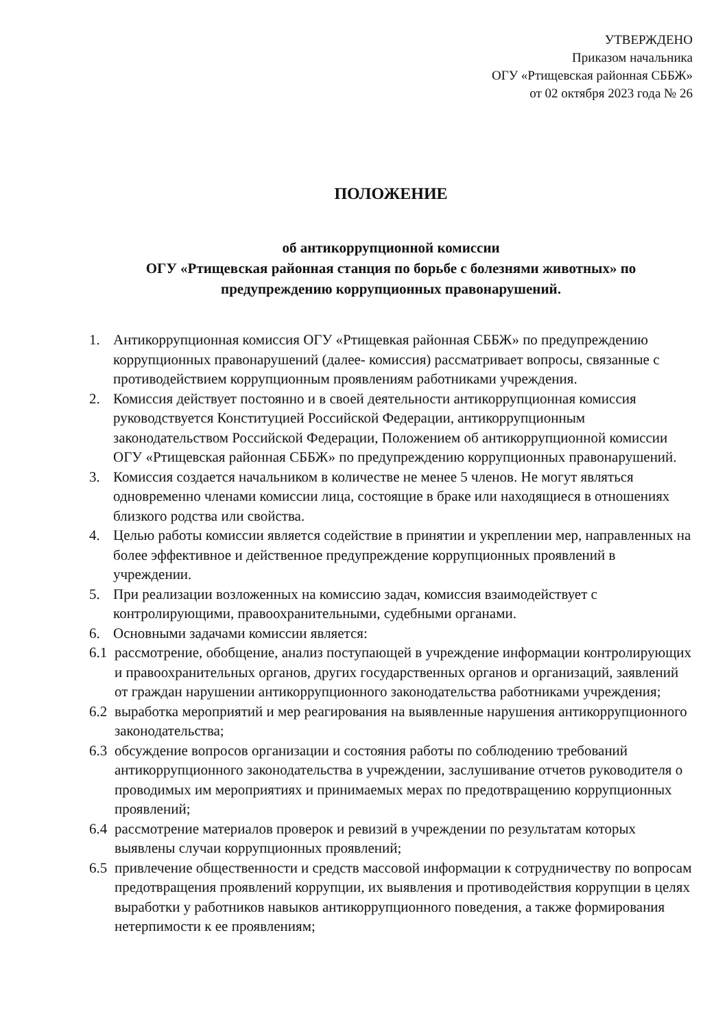УТВЕРЖДЕНО
Приказом начальника
ОГУ «Ртищевская районная СББЖ»
от 02 октября 2023 года № 26
ПОЛОЖЕНИЕ
об антикоррупционной комиссии
ОГУ «Ртищевская районная станция по борьбе с болезнями животных» по
предупреждению коррупционных правонарушений.
1. Антикоррупционная комиссия ОГУ «Ртищевкая районная СББЖ» по предупреждению коррупционных правонарушений (далее- комиссия) рассматривает вопросы, связанные с противодействием коррупционным проявлениям работниками учреждения.
2. Комиссия действует постоянно и в своей деятельности антикоррупционная комиссия руководствуется Конституцией Российской Федерации, антикоррупционным законодательством Российской Федерации, Положением об антикоррупционной комиссии ОГУ «Ртищевская районная СББЖ» по предупреждению коррупционных правонарушений.
3. Комиссия создается начальником в количестве не менее 5 членов. Не могут являться одновременно членами комиссии лица, состоящие в браке или находящиеся в отношениях близкого родства или свойства.
4. Целью работы комиссии является содействие в принятии и укреплении мер, направленных на более эффективное и действенное предупреждение коррупционных проявлений в учреждении.
5. При реализации возложенных на комиссию задач, комиссия взаимодействует с контролирующими, правоохранительными, судебными органами.
6. Основными задачами комиссии является:
6.1 рассмотрение, обобщение, анализ поступающей в учреждение информации контролирующих и правоохранительных органов, других государственных органов и организаций, заявлений от граждан нарушении антикоррупционного законодательства работниками учреждения;
6.2 выработка мероприятий и мер реагирования на выявленные нарушения антикоррупционного законодательства;
6.3 обсуждение вопросов организации и состояния работы по соблюдению требований антикоррупционного законодательства в учреждении, заслушивание отчетов руководителя о проводимых им мероприятиях и принимаемых мерах по предотвращению коррупционных проявлений;
6.4 рассмотрение материалов проверок и ревизий в учреждении по результатам которых выявлены случаи коррупционных проявлений;
6.5 привлечение общественности и средств массовой информации к сотрудничеству по вопросам предотвращения проявлений коррупции, их выявления и противодействия коррупции в целях выработки у работников навыков антикоррупционного поведения, а также формирования нетерпимости к ее проявлениям;